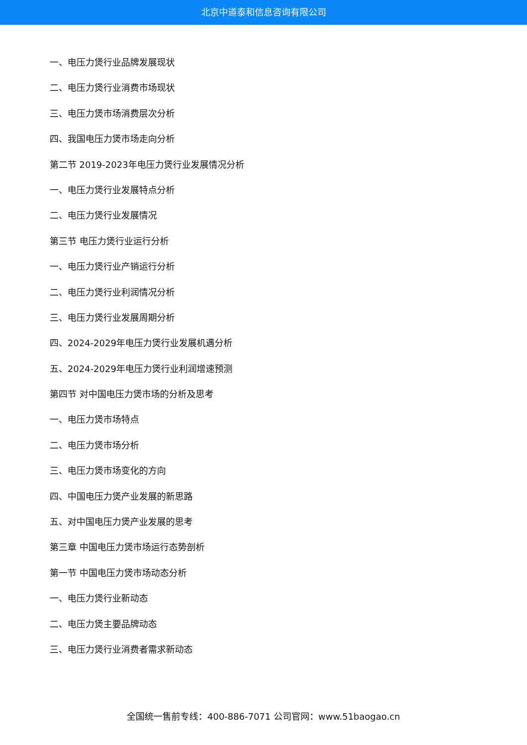北京中道泰和信息咨询有限公司
一、电压力煲行业品牌发展现状
二、电压力煲行业消费市场现状
三、电压力煲市场消费层次分析
四、我国电压力煲市场走向分析
第二节 2019-2023年电压力煲行业发展情况分析
一、电压力煲行业发展特点分析
二、电压力煲行业发展情况
第三节 电压力煲行业运行分析
一、电压力煲行业产销运行分析
二、电压力煲行业利润情况分析
三、电压力煲行业发展周期分析
四、2024-2029年电压力煲行业发展机遇分析
五、2024-2029年电压力煲行业利润增速预测
第四节 对中国电压力煲市场的分析及思考
一、电压力煲市场特点
二、电压力煲市场分析
三、电压力煲市场变化的方向
四、中国电压力煲产业发展的新思路
五、对中国电压力煲产业发展的思考
第三章 中国电压力煲市场运行态势剖析
第一节 中国电压力煲市场动态分析
一、电压力煲行业新动态
二、电压力煲主要品牌动态
三、电压力煲行业消费者需求新动态
全国统一售前专线：400-886-7071 公司官网：www.51baogao.cn